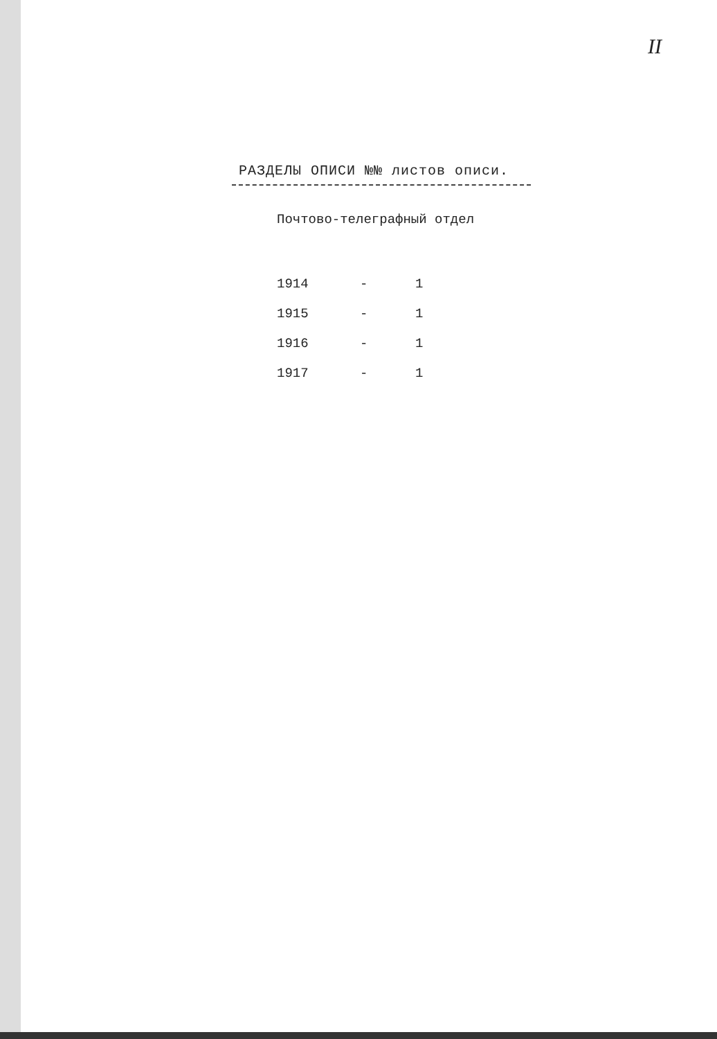II
РАЗДЕЛЫ ОПИСИ №№ листов описи.
Почтово-телеграфный отдел
| 1914 | - | 1 |
| 1915 | - | 1 |
| 1916 | - | 1 |
| 1917 | - | 1 |